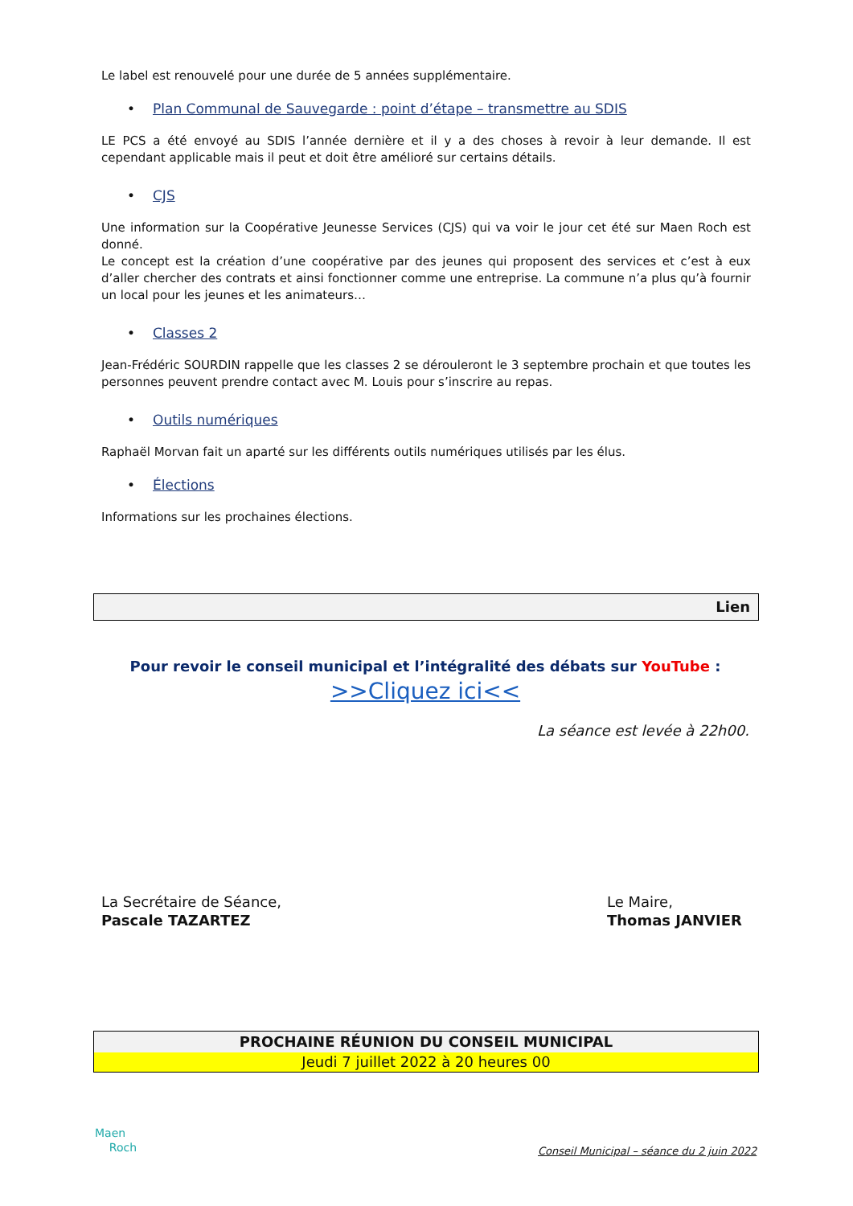Le label est renouvelé pour une durée de 5 années supplémentaire.
• Plan Communal de Sauvegarde : point d’étape – transmettre au SDIS
LE PCS a été envoyé au SDIS l’année dernière et il y a des choses à revoir à leur demande. Il est cependant applicable mais il peut et doit être amélioré sur certains détails.
• CJS
Une information sur la Coopérative Jeunesse Services (CJS) qui va voir le jour cet été sur Maen Roch est donné.
Le concept est la création d’une coopérative par des jeunes qui proposent des services et c’est à eux d’aller chercher des contrats et ainsi fonctionner comme une entreprise. La commune n’a plus qu’à fournir un local pour les jeunes et les animateurs…
• Classes 2
Jean-Frédéric SOURDIN rappelle que les classes 2 se dérouleront le 3 septembre prochain et que toutes les personnes peuvent prendre contact avec M. Louis pour s’inscrire au repas.
• Outils numériques
Raphaël Morvan fait un aparté sur les différents outils numériques utilisés par les élus.
• Élections
Informations sur les prochaines élections.
Lien
Pour revoir le conseil municipal et l’intégralité des débats sur YouTube :
>>Cliquez ici<<
La séance est levée à 22h00.
La Secrétaire de Séance,
Pascale TAZARTEZ
Le Maire,
Thomas JANVIER
PROCHAINE RÉUNION DU CONSEIL MUNICIPAL
Jeudi 7 juillet 2022 à 20 heures 00
Maen
Roch
Conseil Municipal – séance du 2 juin 2022